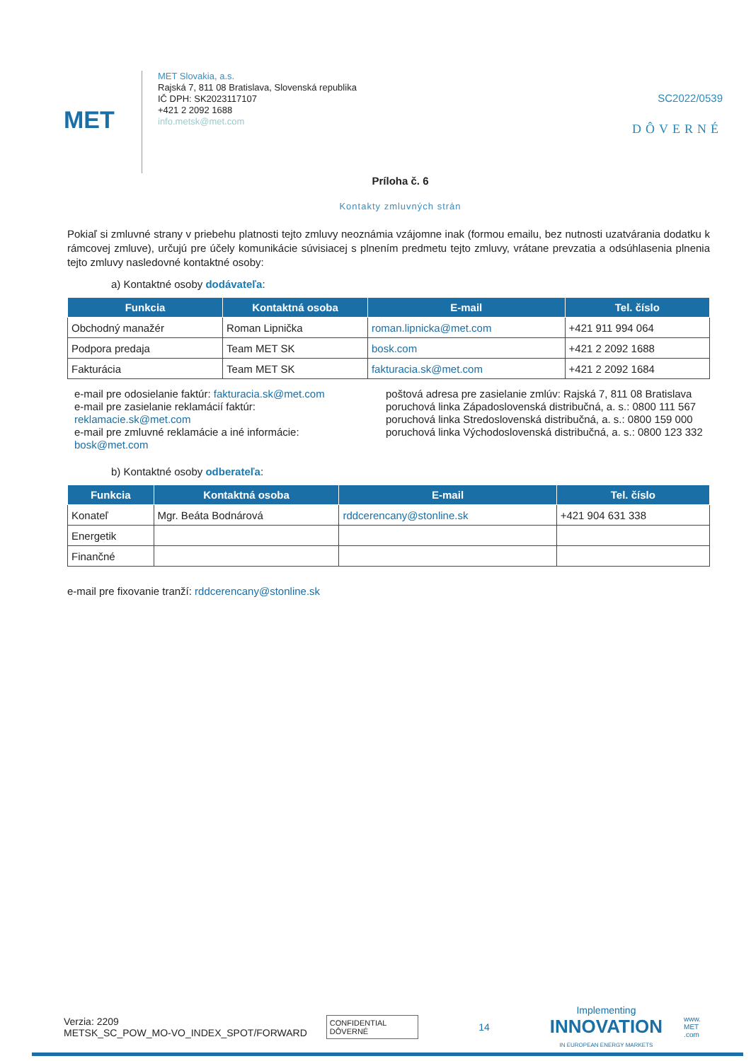MET
MET Slovakia, a.s.
Rajská 7, 811 08 Bratislava, Slovenská republika
IČ DPH: SK2023117107
+421 2 2092 1688
info.metsk@met.com
SC2022/0539
DÔVERNÉ
Príloha č. 6
Kontakty zmluvných strán
Pokiaľ si zmluvné strany v priebehu platnosti tejto zmluvy neoznámia vzájomne inak (formou emailu, bez nutnosti uzatvárania dodatku k rámcovej zmluve), určujú pre účely komunikácie súvisiacej s plnením predmetu tejto zmluvy, vrátane prevzatia a odsúhlasenia plnenia tejto zmluvy nasledovné kontaktné osoby:
a) Kontaktné osoby dodávateľa:
| Funkcia | Kontaktná osoba | E-mail | Tel. číslo |
| --- | --- | --- | --- |
| Obchodný manažér | Roman Lipnička | roman.lipnicka@met.com | +421 911 994 064 |
| Podpora predaja | Team MET SK | bosk.com | +421 2 2092 1688 |
| Fakturácia | Team MET SK | fakturacia.sk@met.com | +421 2 2092 1684 |
e-mail pre odosielanie faktúr: fakturacia.sk@met.com
e-mail pre zasielanie reklamácií faktúr: reklamacie.sk@met.com
e-mail pre zmluvné reklamácie a iné informácie: bosk@met.com
poštová adresa pre zasielanie zmlúv: Rajská 7, 811 08 Bratislava
poruchová linka Západoslovenská distribučná, a. s.: 0800 111 567
poruchová linka Stredoslovenská distribučná, a. s.: 0800 159 000
poruchová linka Východoslovenská distribučná, a. s.: 0800 123 332
b) Kontaktné osoby odberateľa:
| Funkcia | Kontaktná osoba | E-mail | Tel. číslo |
| --- | --- | --- | --- |
| Konateľ | Mgr. Beáta Bodnárová | rddcerencany@stonline.sk | +421 904 631 338 |
| Energetik | | | |
| Finančné | | | |
e-mail pre fixovanie tranží: rddcerencany@stonline.sk
Verzia: 2209
METSK_SC_POW_MO-VO_INDEX_SPOT/FORWARD
CONFIDENTIAL
DÔVERNÉ
14
Implementing
INNOVATION
IN EUROPEAN ENERGY MARKETS
www.
MET
.com